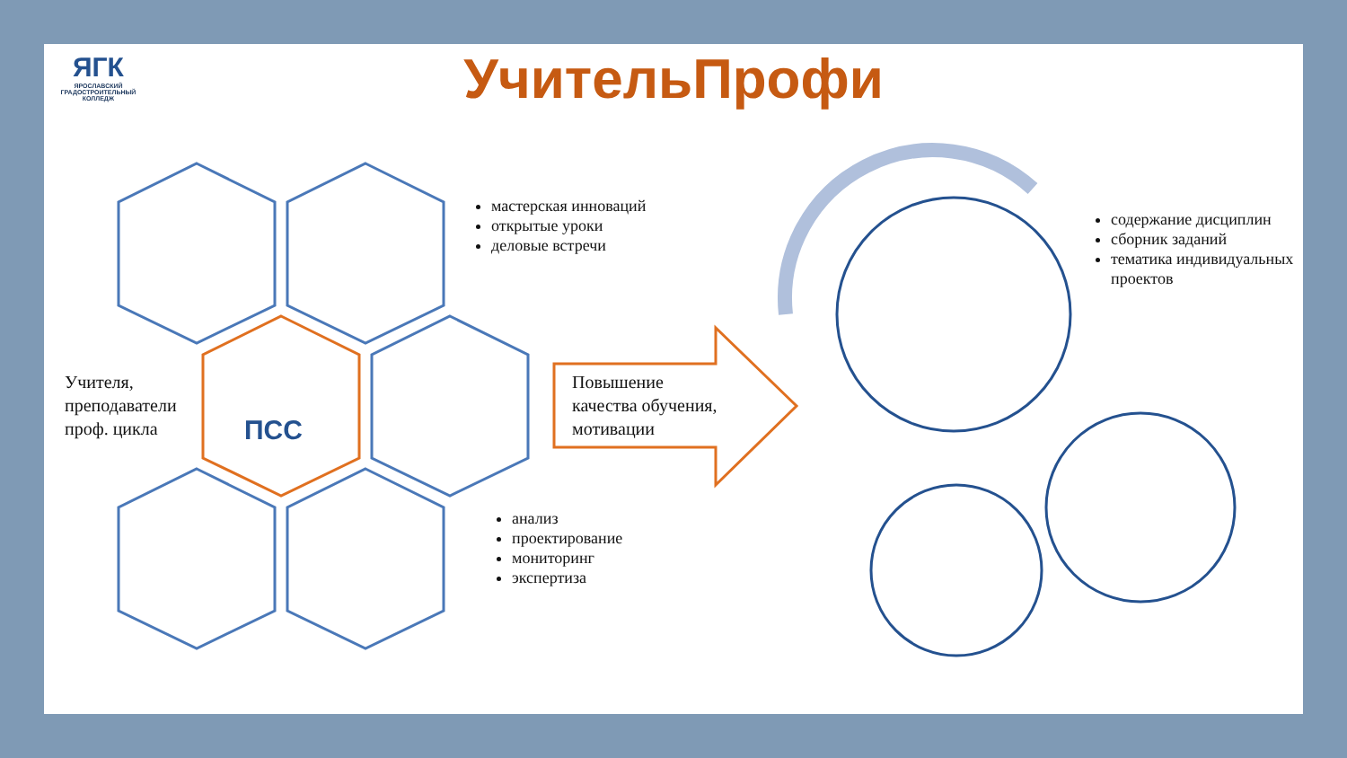ЯГК
ЯРОСЛАВСКИЙ ГРАДОСТРОИТЕЛЬНЫЙ КОЛЛЕДЖ
УчительПрофи
Учителя,
преподаватели
проф. цикла
ПСС
мастерская инноваций
открытые уроки
деловые встречи
Повышение
качества обучения,
мотивации
анализ
проектирование
мониторинг
экспертиза
содержание дисциплин
сборник заданий
тематика индивидуальных проектов